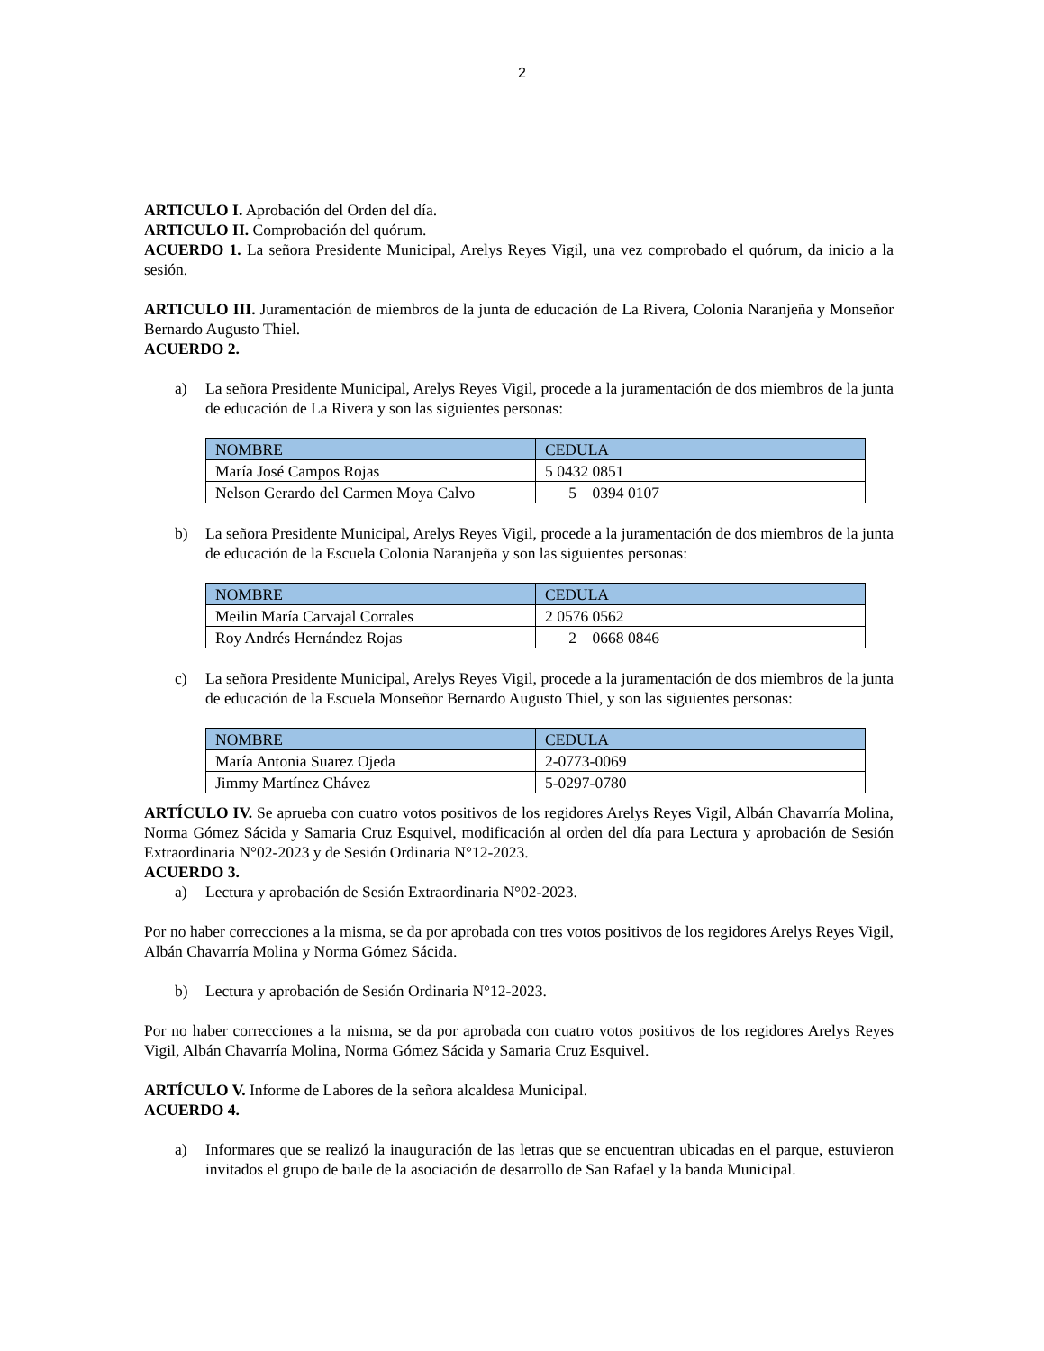2
ARTICULO I. Aprobación del Orden del día.
ARTICULO II. Comprobación del quórum.
ACUERDO 1. La señora Presidente Municipal, Arelys Reyes Vigil, una vez comprobado el quórum, da inicio a la sesión.
ARTICULO III. Juramentación de miembros de la junta de educación de La Rivera, Colonia Naranjeña y Monseñor Bernardo Augusto Thiel.
ACUERDO 2.
a) La señora Presidente Municipal, Arelys Reyes Vigil, procede a la juramentación de dos miembros de la junta de educación de La Rivera y son las siguientes personas:
| NOMBRE | CEDULA |
| --- | --- |
| María José Campos Rojas | 5 0432 0851 |
| Nelson Gerardo del Carmen Moya Calvo | 5 0394 0107 |
b) La señora Presidente Municipal, Arelys Reyes Vigil, procede a la juramentación de dos miembros de la junta de educación de la Escuela Colonia Naranjeña y son las siguientes personas:
| NOMBRE | CEDULA |
| --- | --- |
| Meilin María Carvajal Corrales | 2 0576 0562 |
| Roy Andrés Hernández Rojas | 2 0668 0846 |
c) La señora Presidente Municipal, Arelys Reyes Vigil, procede a la juramentación de dos miembros de la junta de educación de la Escuela Monseñor Bernardo Augusto Thiel, y son las siguientes personas:
| NOMBRE | CEDULA |
| --- | --- |
| María Antonia Suarez Ojeda | 2-0773-0069 |
| Jimmy Martínez Chávez | 5-0297-0780 |
ARTÍCULO IV. Se aprueba con cuatro votos positivos de los regidores Arelys Reyes Vigil, Albán Chavarría Molina, Norma Gómez Sácida y Samaria Cruz Esquivel, modificación al orden del día para Lectura y aprobación de Sesión Extraordinaria N°02-2023 y de Sesión Ordinaria N°12-2023.
ACUERDO 3.
a) Lectura y aprobación de Sesión Extraordinaria N°02-2023.
Por no haber correcciones a la misma, se da por aprobada con tres votos positivos de los regidores Arelys Reyes Vigil, Albán Chavarría Molina y Norma Gómez Sácida.
b) Lectura y aprobación de Sesión Ordinaria N°12-2023.
Por no haber correcciones a la misma, se da por aprobada con cuatro votos positivos de los regidores Arelys Reyes Vigil, Albán Chavarría Molina, Norma Gómez Sácida y Samaria Cruz Esquivel.
ARTÍCULO V. Informe de Labores de la señora alcaldesa Municipal.
ACUERDO 4.
a) Informares que se realizó la inauguración de las letras que se encuentran ubicadas en el parque, estuvieron invitados el grupo de baile de la asociación de desarrollo de San Rafael y la banda Municipal.